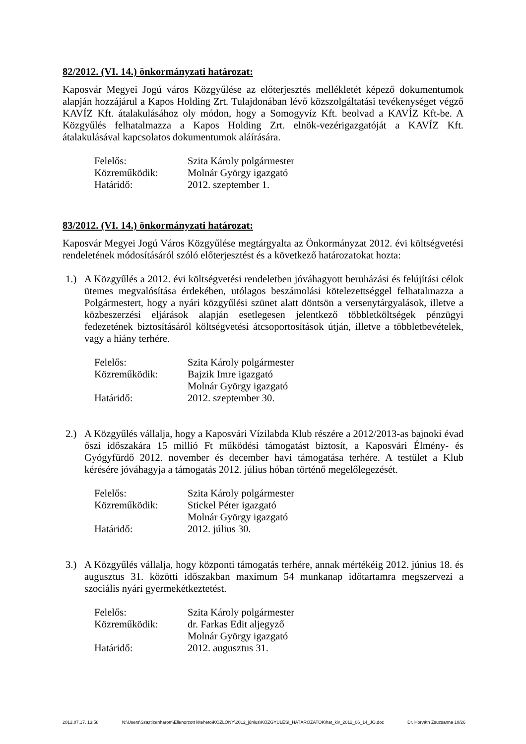82/2012. (VI. 14.) önkormányzati határozat:
Kaposvár Megyei Jogú város Közgyűlése az előterjesztés mellékletét képező dokumentumok alapján hozzájárul a Kapos Holding Zrt. Tulajdonában lévő közszolgáltatási tevékenységet végző KAVÍZ Kft. átalakulásához oly módon, hogy a Somogyvíz Kft. beolvad a KAVÍZ Kft-be. A Közgyűlés felhatalmazza a Kapos Holding Zrt. elnök-vezérigazgatóját a KAVÍZ Kft. átalakulásával kapcsolatos dokumentumok aláírására.
Felelős: Szita Károly polgármester
Közreműködik: Molnár György igazgató
Határidő: 2012. szeptember 1.
83/2012. (VI. 14.) önkormányzati határozat:
Kaposvár Megyei Jogú Város Közgyűlése megtárgyalta az Önkormányzat 2012. évi költségvetési rendeletének módosításáról szóló előterjesztést és a következő határozatokat hozta:
1.) A Közgyűlés a 2012. évi költségvetési rendeletben jóváhagyott beruházási és felújítási célok ütemes megvalósítása érdekében, utólagos beszámolási kötelezettséggel felhatalmazza a Polgármestert, hogy a nyári közgyűlési szünet alatt döntsön a versenytárgyalások, illetve a közbeszerzési eljárások alapján esetlegesen jelentkező többletköltségek pénzügyi fedezetének biztosításáról költségvetési átcsoportosítások útján, illetve a többletbevételek, vagy a hiány terhére.
Felelős: Szita Károly polgármester
Közreműködik: Bajzik Imre igazgató
Molnár György igazgató
Határidő: 2012. szeptember 30.
2.) A Közgyűlés vállalja, hogy a Kaposvári Vízilabda Klub részére a 2012/2013-as bajnoki évad őszi időszakára 15 millió Ft működési támogatást biztosít, a Kaposvári Élmény- és Gyógyfürdő 2012. november és december havi támogatása terhére. A testület a Klub kérésére jóváhagyja a támogatás 2012. július hóban történő megelőlegezését.
Felelős: Szita Károly polgármester
Közreműködik: Stickel Péter igazgató
Molnár György igazgató
Határidő: 2012. július 30.
3.) A Közgyűlés vállalja, hogy központi támogatás terhére, annak mértékéig 2012. június 18. és augusztus 31. közötti időszakban maximum 54 munkanap időtartamra megszervezi a szociális nyári gyermekétkeztetést.
Felelős: Szita Károly polgármester
Közreműködik: dr. Farkas Edit aljegyző
Molnár György igazgató
Határidő: 2012. augusztus 31.
2012.07.17. 13:58 N:\Users\Szaztizenharom\Ellenorzott kiteheto\KÖZLÖNY\2012_június\KÖZGYŰLÉSI_HATÁROZATOK\hat_kiv_2012_06_14_JÓ.doc Dr. Horváth Zsuzsanna 10/26